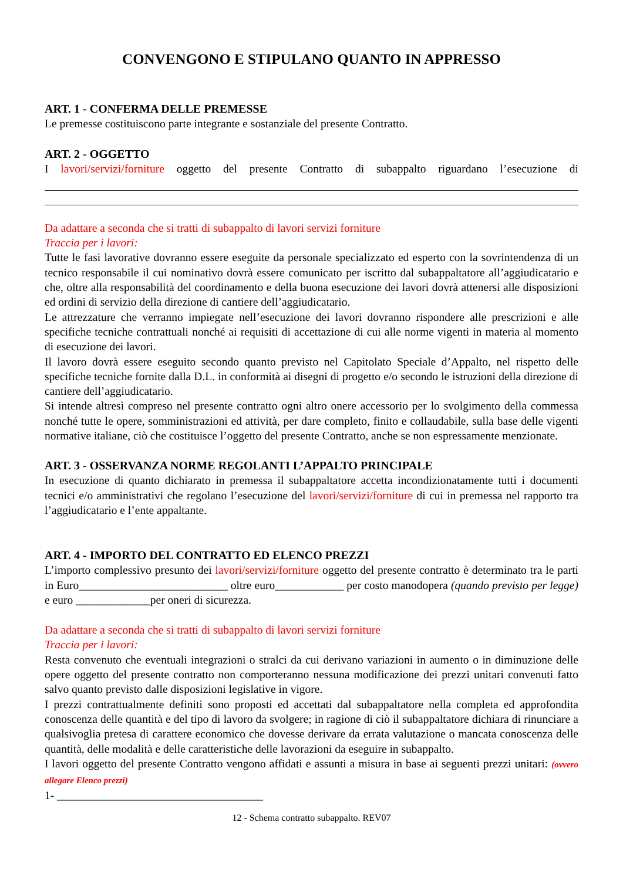CONVENGONO E STIPULANO QUANTO IN APPRESSO
ART. 1 - CONFERMA DELLE PREMESSE
Le premesse costituiscono parte integrante e sostanziale del presente Contratto.
ART. 2 - OGGETTO
I lavori/servizi/forniture oggetto del presente Contratto di subappalto riguardano l’esecuzione di
Da adattare a seconda che si tratti di subappalto di lavori servizi forniture
Traccia per i lavori:
Tutte le fasi lavorative dovranno essere eseguite da personale specializzato ed esperto con la sovrintendenza di un tecnico responsabile il cui nominativo dovrà essere comunicato per iscritto dal subappaltatore all’aggiudicatario e che, oltre alla responsabilità del coordinamento e della buona esecuzione dei lavori dovrà attenersi alle disposizioni ed ordini di servizio della direzione di cantiere dell’aggiudicatario.
Le attrezzature che verranno impiegate nell’esecuzione dei lavori dovranno rispondere alle prescrizioni e alle specifiche tecniche contrattuali nonché ai requisiti di accettazione di cui alle norme vigenti in materia al momento di esecuzione dei lavori.
Il lavoro dovrà essere eseguito secondo quanto previsto nel Capitolato Speciale d’Appalto, nel rispetto delle specifiche tecniche fornite dalla D.L. in conformità ai disegni di progetto e/o secondo le istruzioni della direzione di cantiere dell’aggiudicatario.
Si intende altresì compreso nel presente contratto ogni altro onere accessorio per lo svolgimento della commessa nonché tutte le opere, somministrazioni ed attività, per dare completo, finito e collaudabile, sulla base delle vigenti normative italiane, ciò che costituisce l’oggetto del presente Contratto, anche se non espressamente menzionate.
ART. 3 - OSSERVANZA NORME REGOLANTI L’APPALTO PRINCIPALE
In esecuzione di quanto dichiarato in premessa il subappaltatore accetta incondizionatamente tutti i documenti tecnici e/o amministrativi che regolano l’esecuzione del lavori/servizi/forniture di cui in premessa nel rapporto tra l’aggiudicatario e l’ente appaltante.
ART. 4 - IMPORTO DEL CONTRATTO ED ELENCO PREZZI
L’importo complessivo presunto dei lavori/servizi/forniture oggetto del presente contratto è determinato tra le parti in Euro__________________________ oltre euro____________ per costo manodopera (quando previsto per legge) e euro _____________per oneri di sicurezza.
Da adattare a seconda che si tratti di subappalto di lavori servizi forniture
Traccia per i lavori:
Resta convenuto che eventuali integrazioni o stralci da cui derivano variazioni in aumento o in diminuzione delle opere oggetto del presente contratto non comporteranno nessuna modificazione dei prezzi unitari convenuti fatto salvo quanto previsto dalle disposizioni legislative in vigore.
I prezzi contrattualmente definiti sono proposti ed accettati dal subappaltatore nella completa ed approfondita conoscenza delle quantità e del tipo di lavoro da svolgere; in ragione di ciò il subappaltatore dichiara di rinunciare a qualsivoglia pretesa di carattere economico che dovesse derivare da errata valutazione o mancata conoscenza delle quantità, delle modalità e delle caratteristiche delle lavorazioni da eseguire in subappalto.
I lavori oggetto del presente Contratto vengono affidati e assunti a misura in base ai seguenti prezzi unitari: (ovvero allegare Elenco prezzi)
1- ____________________________________
12 - Schema contratto subappalto. REV07